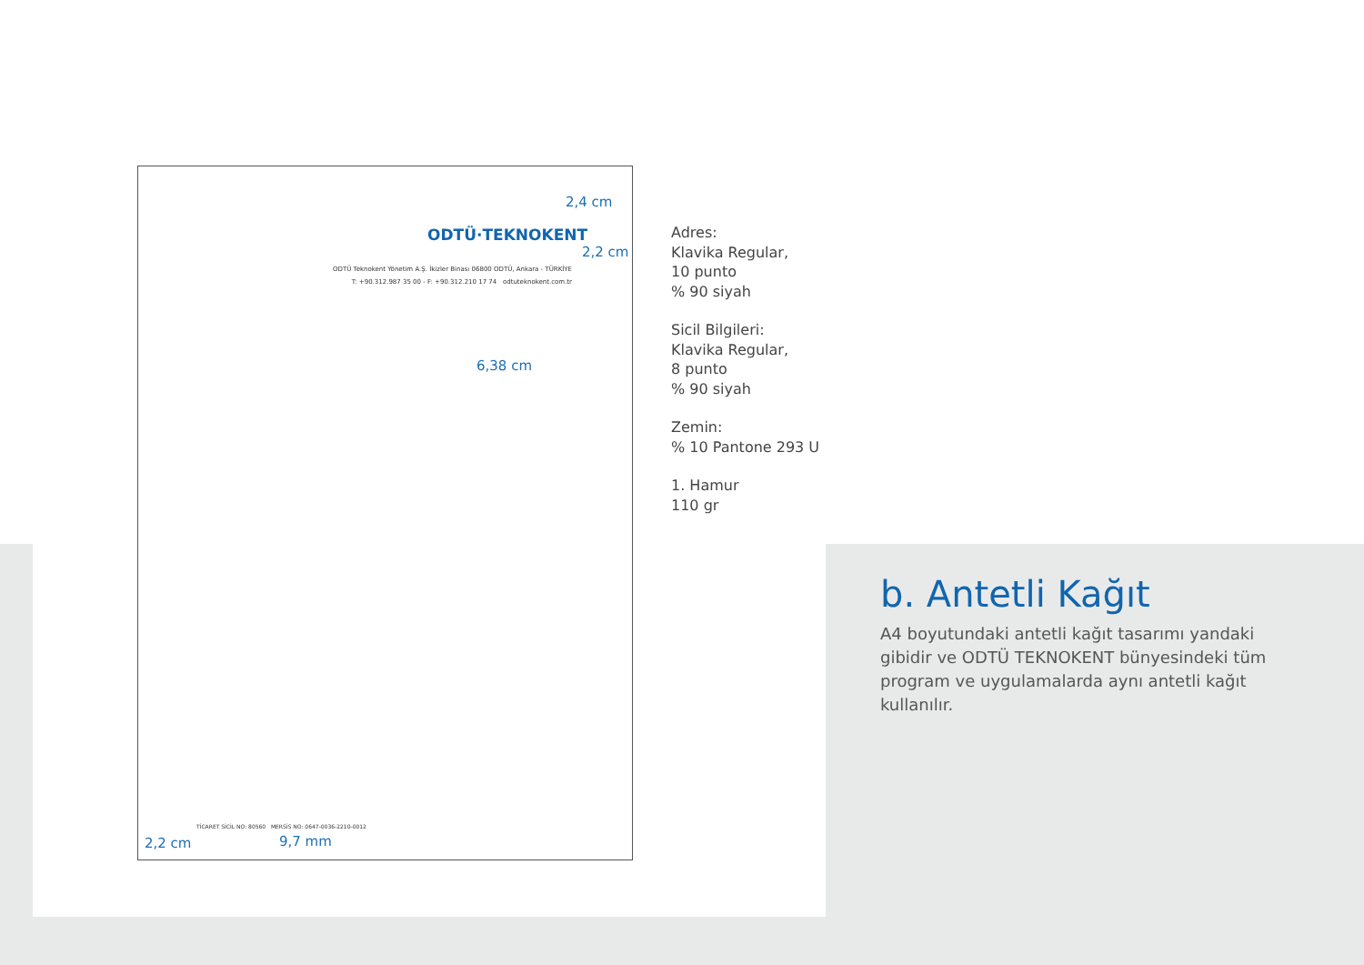ODTÜ·TEKNOKENT
ODTÜ Teknokent Yönetim A.Ş. İkizler Binası 06800 ODTÜ, Ankara - TÜRKİYE
T: +90.312.987 35 00 - F: +90.312.210 17 74 odtuteknokent.com.tr
2,4 cm
2,2 cm
6,38 cm
TİCARET SİCİL NO: 80560 MERSİS NO: 0647-0036-2210-0012
2,2 cm 9,7 mm
Adres:
Klavika Regular,
10 punto
% 90 siyah
Sicil Bilgileri:
Klavika Regular,
8 punto
% 90 siyah
Zemin:
% 10 Pantone 293 U
1. Hamur
110 gr
b. Antetli Kağıt
A4 boyutundaki antetli kağıt tasarımı yandaki gibidir ve ODTÜ TEKNOKENT bünyesindeki tüm program ve uygulamalarda aynı antetli kağıt kullanılır.